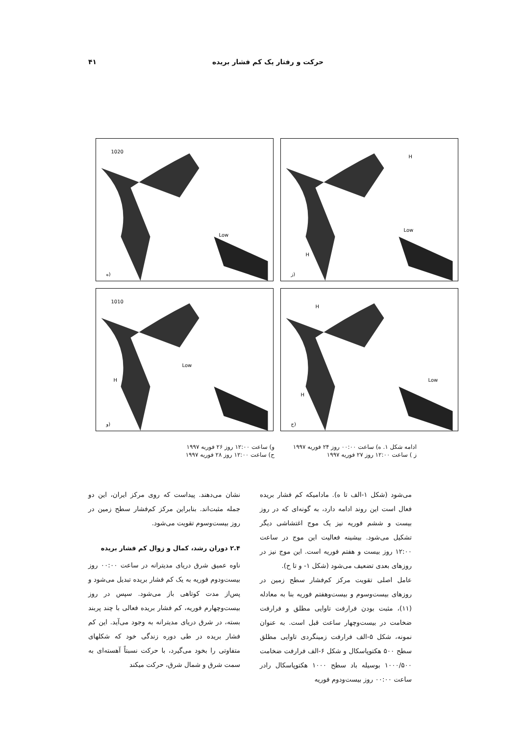حرکت و رفتار یک کم فشار بریده ۴۱
1020
Low
ه)
H
Low
H
ز)
1010
Low
H
و)
H
Low
H
ح)
ادامه شکل ۱. ه) ساعت ۰۰:۰۰ روز ۲۴ فوریه ۱۹۹۷ و) ساعت ۱۲:۰۰ روز ۲۶ فوریه ۱۹۹۷ ز ) ساعت ۱۲:۰۰ روز ۲۷ فوریه ۱۹۹۷ ح) ساعت ۱۲:۰۰ روز ۲۸ فوریه ۱۹۹۷
می‌شود (شکل ۱-الف تا ه). مادامیکه کم فشار بریده فعال است این روند ادامه دارد، به گونه‌ای که در روز بیست و ششم فوریه نیز یک موج اغتشاشی دیگر تشکیل می‌شود. بیشینه فعالیت این موج در ساعت ۱۲:۰۰ روز بیست و هفتم فوریه است. این موج نیز در روزهای بعدی تضعیف می‌شود (شکل ۱- و تا ح).
عامل اصلی تقویت مرکز کم‌فشار سطح زمین در روزهای بیست‌وسوم و بیست‌وهفتم فوریه بنا به معادله (۱۱)، مثبت بودن فرارفت تاوایی مطلق و فرارفت ضخامت در بیست‌وچهار ساعت قبل است. به عنوان نمونه، شکل ۵-الف فرارفت زمینگردی تاوایی مطلق سطح ۵۰۰ هکتوپاسکال و شکل ۶-الف فرارفت ضخامت ۱۰۰۰/۵۰۰ بوسیله باد سطح ۱۰۰۰ هکتوپاسکال رادر ساعت ۰۰:۰۰ روز بیست‌ودوم فوریه
نشان می‌دهند. پیداست که روی مرکز ایران، این دو جمله مثبت‌اند. بنابراین مرکز کم‌فشار سطح زمین در روز بیست‌وسوم تقویت می‌شود.
۲.۴ دوران رشد، کمال و زوال کم فشار بریده
ناوه عمیق شرق دریای مدیترانه در ساعت ۰۰:۰۰ روز بیست‌ودوم فوریه به یک کم فشار بریده تبدیل می‌شود و پس‌از مدت کوتاهی باز می‌شود. سپس در روز بیست‌وچهارم فوریه، کم فشار بریده فعالی با چند پربند بسته، در شرق دریای مدیترانه به وجود می‌آید. این کم فشار بریده در طی دوره زندگی خود که شکلهای متفاوتی را بخود می‌گیرد، با حرکت نسبتاً آهسته‌ای به سمت شرق و شمال شرق، حرکت میکند